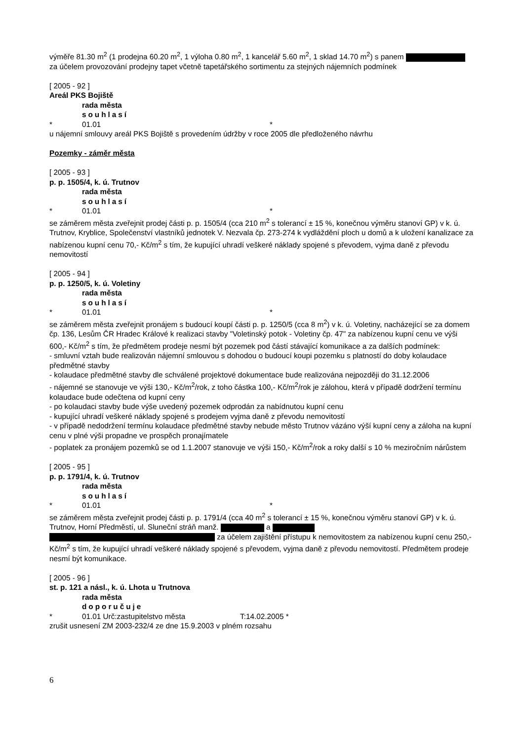výměře 81.30 m<sup>2</sup> (1 prodejna 60.20 m<sup>2</sup>, 1 výloha 0.80 m<sup>2</sup>, 1 kancelář 5.60 m<sup>2</sup>, 1 sklad 14.70 m<sup>2</sup>) s panem za účelem provozování prodejny tapet včetně tapetářského sortimentu za stejných nájemních podmínek
[ 2005 - 92 ]
Areál PKS Bojiště
rada města
souhlasí
* 01.01 *
u nájemní smlouvy areál PKS Bojiště s provedením údržby v roce 2005 dle předloženého návrhu
Pozemky - záměr města
[ 2005 - 93 ]
p. p. 1505/4, k. ú. Trutnov
rada města
souhlasí
* 01.01 *
se záměrem města zveřejnit prodej části p. p. 1505/4 (cca 210 m<sup>2</sup> s tolerancí ± 15 %, konečnou výměru stanoví GP) v k. ú. Trutnov, Kryblice, Společenství vlastníků jednotek V. Nezvala čp. 273-274 k vydláždění ploch u domů a k uložení kanalizace za nabízenou kupní cenu 70,- Kč/m<sup>2</sup> s tím, že kupující uhradí veškeré náklady spojené s převodem, vyjma daně z převodu nemovitostí
[ 2005 - 94 ]
p. p. 1250/5, k. ú. Voletiny
rada města
souhlasí
* 01.01 *
se záměrem města zveřejnit pronájem s budoucí koupí části p. p. 1250/5 (cca 8 m<sup>2</sup>) v k. ú. Voletiny, nacházející se za domem čp. 136, Lesům ČR Hradec Králové k realizaci stavby "Voletinský potok - Voletiny čp. 47" za nabízenou kupní cenu ve výši 600,- Kč/m<sup>2</sup> s tím, že předmětem prodeje nesmí být pozemek pod částí stávající komunikace a za dalších podmínek:
- smluvní vztah bude realizován nájemní smlouvou s dohodou o budoucí koupi pozemku s platností do doby kolaudace předmětné stavby
- kolaudace předmětné stavby dle schválené projektové dokumentace bude realizována nejpozději do 31.12.2006
- nájemné se stanovuje ve výši 130,- Kč/m<sup>2</sup>/rok, z toho částka 100,- Kč/m<sup>2</sup>/rok je zálohou, která v případě dodržení termínu kolaudace bude odečtena od kupní ceny
- po kolaudaci stavby bude výše uvedený pozemek odprodán za nabídnutou kupní cenu
- kupující uhradí veškeré náklady spojené s prodejem vyjma daně z převodu nemovitostí
- v případě nedodržení termínu kolaudace předmětné stavby nebude město Trutnov vázáno výší kupní ceny a záloha na kupní cenu v plné výši propadne ve prospěch pronajímatele
- poplatek za pronájem pozemků se od 1.1.2007 stanovuje ve výši 150,- Kč/m<sup>2</sup>/rok a roky další s 10 % meziročním nárůstem
[ 2005 - 95 ]
p. p. 1791/4, k. ú. Trutnov
rada města
souhlasí
* 01.01 *
se záměrem města zveřejnit prodej části p. p. 1791/4 (cca 40 m<sup>2</sup> s tolerancí ± 15 %, konečnou výměru stanoví GP) v k. ú. Trutnov, Horní Předměstí, ul. Sluneční stráň manž. a za účelem zajištění přístupu k nemovitostem za nabízenou kupní cenu 250,- Kč/m<sup>2</sup> s tím, že kupující uhradí veškeré náklady spojené s převodem, vyjma daně z převodu nemovitostí. Předmětem prodeje nesmí být komunikace.
[ 2005 - 96 ]
st. p. 121 a násl., k. ú. Lhota u Trutnova
rada města
doporučuje
* 01.01 Urč:zastupitelstvo města T:14.02.2005 *
zrušit usnesení ZM 2003-232/4 ze dne 15.9.2003 v plném rozsahu
6